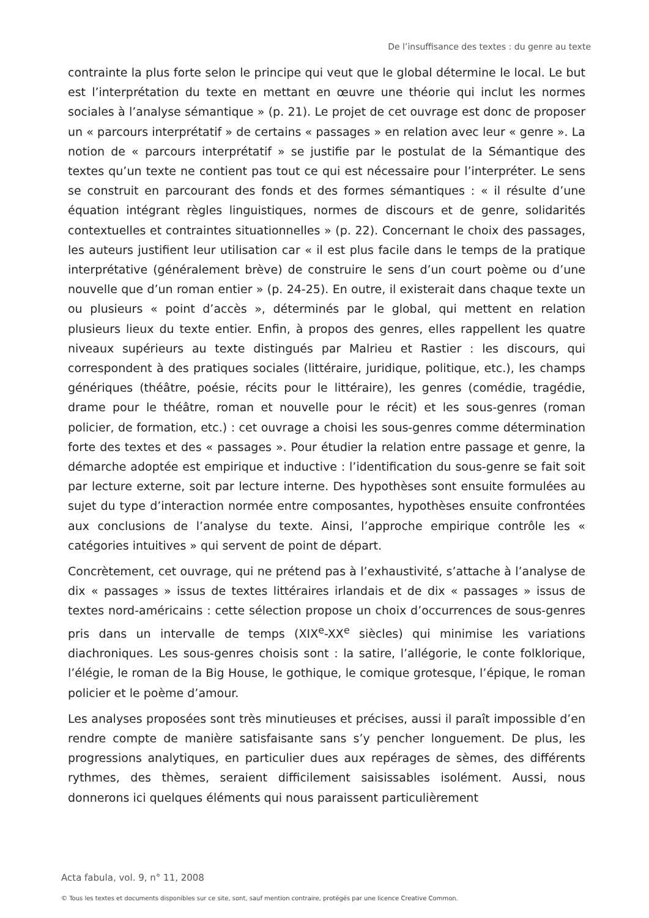De l’insuffisance des textes : du genre au texte
contrainte la plus forte selon le principe qui veut que le global détermine le local. Le but est l’interprétation du texte en mettant en œuvre une théorie qui inclut les normes sociales à l’analyse sémantique » (p. 21). Le projet de cet ouvrage est donc de proposer un « parcours interprétatif » de certains « passages » en relation avec leur « genre ». La notion de « parcours interprétatif » se justifie par le postulat de la Sémantique des textes qu’un texte ne contient pas tout ce qui est nécessaire pour l’interpréter. Le sens se construit en parcourant des fonds et des formes sémantiques : « il résulte d’une équation intégrant règles linguistiques, normes de discours et de genre, solidarités contextuelles et contraintes situationnelles » (p. 22). Concernant le choix des passages, les auteurs justifient leur utilisation car « il est plus facile dans le temps de la pratique interprétative (généralement brève) de construire le sens d’un court poème ou d’une nouvelle que d’un roman entier » (p. 24-25). En outre, il existerait dans chaque texte un ou plusieurs « point d’accès », déterminés par le global, qui mettent en relation plusieurs lieux du texte entier. Enfin, à propos des genres, elles rappellent les quatre niveaux supérieurs au texte distingués par Malrieu et Rastier : les discours, qui correspondent à des pratiques sociales (littéraire, juridique, politique, etc.), les champs génériques (théâtre, poésie, récits pour le littéraire), les genres (comédie, tragédie, drame pour le théâtre, roman et nouvelle pour le récit) et les sous-genres (roman policier, de formation, etc.) : cet ouvrage a choisi les sous-genres comme détermination forte des textes et des « passages ». Pour étudier la relation entre passage et genre, la démarche adoptée est empirique et inductive : l’identification du sous-genre se fait soit par lecture externe, soit par lecture interne. Des hypothèses sont ensuite formulées au sujet du type d’interaction normée entre composantes, hypothèses ensuite confrontées aux conclusions de l’analyse du texte. Ainsi, l’approche empirique contrôle les « catégories intuitives » qui servent de point de départ.
Concrètement, cet ouvrage, qui ne prétend pas à l’exhaustivité, s’attache à l’analyse de dix « passages » issus de textes littéraires irlandais et de dix « passages » issus de textes nord-américains : cette sélection propose un choix d’occurrences de sous-genres pris dans un intervalle de temps (XIX<sup>e</sup>-XX<sup>e</sup> siècles) qui minimise les variations diachroniques. Les sous-genres choisis sont : la satire, l’allégorie, le conte folklorique, l’élégie, le roman de la Big House, le gothique, le comique grotesque, l’épique, le roman policier et le poème d’amour.
Les analyses proposées sont très minutieuses et précises, aussi il paraît impossible d’en rendre compte de manière satisfaisante sans s’y pencher longuement. De plus, les progressions analytiques, en particulier dues aux repérages de sèmes, des différents rythmes, des thèmes, seraient difficilement saisissables isolément. Aussi, nous donnerons ici quelques éléments qui nous paraissent particulièrement
Acta fabula, vol. 9, n° 11, 2008
© Tous les textes et documents disponibles sur ce site, sont, sauf mention contraire, protégés par une licence Creative Common.